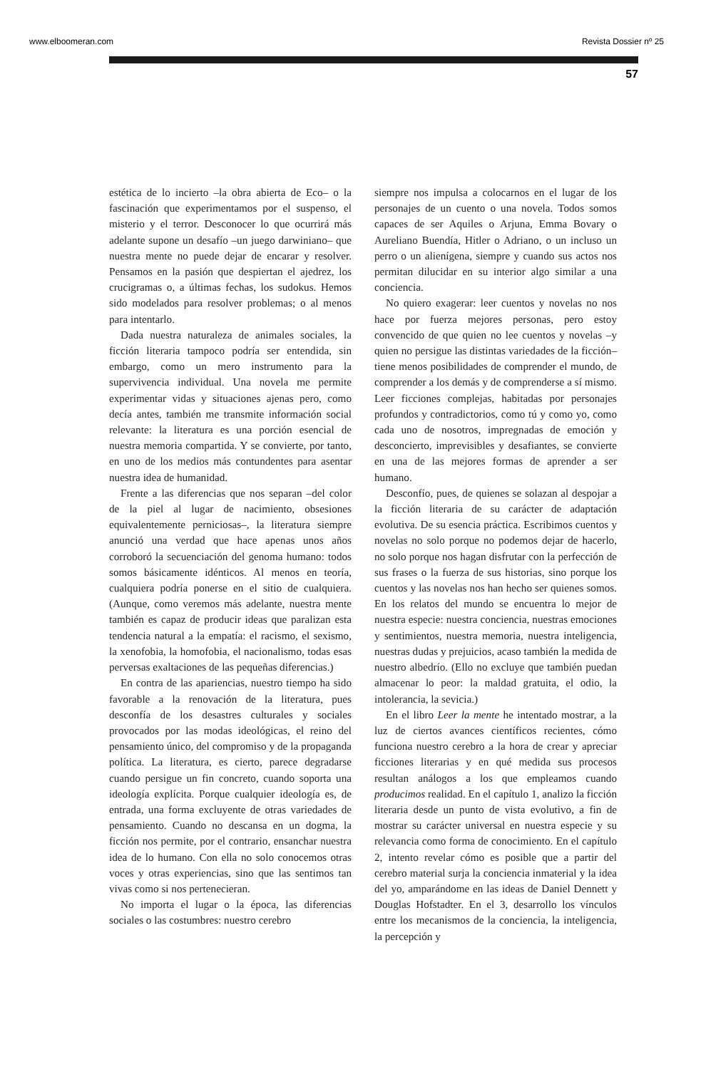www.elboomeran.com Revista Dossier nº 25
57
estética de lo incierto –la obra abierta de Eco– o la fascinación que experimentamos por el suspenso, el misterio y el terror. Desconocer lo que ocurrirá más adelante supone un desafío –un juego darwiniano– que nuestra mente no puede dejar de encarar y resolver. Pensamos en la pasión que despiertan el ajedrez, los crucigramas o, a últimas fechas, los sudokus. Hemos sido modelados para resolver problemas; o al menos para intentarlo.
Dada nuestra naturaleza de animales sociales, la ficción literaria tampoco podría ser entendida, sin embargo, como un mero instrumento para la supervivencia individual. Una novela me permite experimentar vidas y situaciones ajenas pero, como decía antes, también me transmite información social relevante: la literatura es una porción esencial de nuestra memoria compartida. Y se convierte, por tanto, en uno de los medios más contundentes para asentar nuestra idea de humanidad.
Frente a las diferencias que nos separan –del color de la piel al lugar de nacimiento, obsesiones equivalentemente perniciosas–, la literatura siempre anunció una verdad que hace apenas unos años corroboró la secuenciación del genoma humano: todos somos básicamente idénticos. Al menos en teoría, cualquiera podría ponerse en el sitio de cualquiera. (Aunque, como veremos más adelante, nuestra mente también es capaz de producir ideas que paralizan esta tendencia natural a la empatía: el racismo, el sexismo, la xenofobia, la homofobia, el nacionalismo, todas esas perversas exaltaciones de las pequeñas diferencias.)
En contra de las apariencias, nuestro tiempo ha sido favorable a la renovación de la literatura, pues desconfía de los desastres culturales y sociales provocados por las modas ideológicas, el reino del pensamiento único, del compromiso y de la propaganda política. La literatura, es cierto, parece degradarse cuando persigue un fin concreto, cuando soporta una ideología explícita. Porque cualquier ideología es, de entrada, una forma excluyente de otras variedades de pensamiento. Cuando no descansa en un dogma, la ficción nos permite, por el contrario, ensanchar nuestra idea de lo humano. Con ella no solo conocemos otras voces y otras experiencias, sino que las sentimos tan vivas como si nos pertenecieran.
No importa el lugar o la época, las diferencias sociales o las costumbres: nuestro cerebro
siempre nos impulsa a colocarnos en el lugar de los personajes de un cuento o una novela. Todos somos capaces de ser Aquiles o Arjuna, Emma Bovary o Aureliano Buendía, Hitler o Adriano, o un incluso un perro o un alienígena, siempre y cuando sus actos nos permitan dilucidar en su interior algo similar a una conciencia.
No quiero exagerar: leer cuentos y novelas no nos hace por fuerza mejores personas, pero estoy convencido de que quien no lee cuentos y novelas –y quien no persigue las distintas variedades de la ficción– tiene menos posibilidades de comprender el mundo, de comprender a los demás y de comprenderse a sí mismo. Leer ficciones complejas, habitadas por personajes profundos y contradictorios, como tú y como yo, como cada uno de nosotros, impregnadas de emoción y desconcierto, imprevisibles y desafiantes, se convierte en una de las mejores formas de aprender a ser humano.
Desconfío, pues, de quienes se solazan al despojar a la ficción literaria de su carácter de adaptación evolutiva. De su esencia práctica. Escribimos cuentos y novelas no solo porque no podemos dejar de hacerlo, no solo porque nos hagan disfrutar con la perfección de sus frases o la fuerza de sus historias, sino porque los cuentos y las novelas nos han hecho ser quienes somos. En los relatos del mundo se encuentra lo mejor de nuestra especie: nuestra conciencia, nuestras emociones y sentimientos, nuestra memoria, nuestra inteligencia, nuestras dudas y prejuicios, acaso también la medida de nuestro albedrío. (Ello no excluye que también puedan almacenar lo peor: la maldad gratuita, el odio, la intolerancia, la sevicia.)
En el libro Leer la mente he intentado mostrar, a la luz de ciertos avances científicos recientes, cómo funciona nuestro cerebro a la hora de crear y apreciar ficciones literarias y en qué medida sus procesos resultan análogos a los que empleamos cuando producimos realidad. En el capítulo 1, analizo la ficción literaria desde un punto de vista evolutivo, a fin de mostrar su carácter universal en nuestra especie y su relevancia como forma de conocimiento. En el capítulo 2, intento revelar cómo es posible que a partir del cerebro material surja la conciencia inmaterial y la idea del yo, amparándome en las ideas de Daniel Dennett y Douglas Hofstadter. En el 3, desarrollo los vínculos entre los mecanismos de la conciencia, la inteligencia, la percepción y